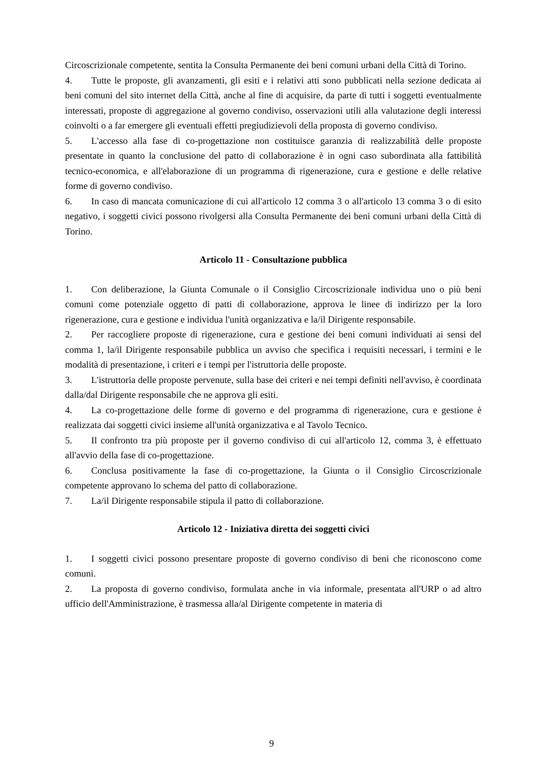Circoscrizionale competente, sentita la Consulta Permanente dei beni comuni urbani della Città di Torino.
4. Tutte le proposte, gli avanzamenti, gli esiti e i relativi atti sono pubblicati nella sezione dedicata ai beni comuni del sito internet della Città, anche al fine di acquisire, da parte di tutti i soggetti eventualmente interessati, proposte di aggregazione al governo condiviso, osservazioni utili alla valutazione degli interessi coinvolti o a far emergere gli eventuali effetti pregiudizievoli della proposta di governo condiviso.
5. L'accesso alla fase di co-progettazione non costituisce garanzia di realizzabilità delle proposte presentate in quanto la conclusione del patto di collaborazione è in ogni caso subordinata alla fattibilità tecnico-economica, e all'elaborazione di un programma di rigenerazione, cura e gestione e delle relative forme di governo condiviso.
6. In caso di mancata comunicazione di cui all'articolo 12 comma 3 o all'articolo 13 comma 3 o di esito negativo, i soggetti civici possono rivolgersi alla Consulta Permanente dei beni comuni urbani della Città di Torino.
Articolo 11 - Consultazione pubblica
1. Con deliberazione, la Giunta Comunale o il Consiglio Circoscrizionale individua uno o più beni comuni come potenziale oggetto di patti di collaborazione, approva le linee di indirizzo per la loro rigenerazione, cura e gestione e individua l'unità organizzativa e la/il Dirigente responsabile.
2. Per raccogliere proposte di rigenerazione, cura e gestione dei beni comuni individuati ai sensi del comma 1, la/il Dirigente responsabile pubblica un avviso che specifica i requisiti necessari, i termini e le modalità di presentazione, i criteri e i tempi per l'istruttoria delle proposte.
3. L'istruttoria delle proposte pervenute, sulla base dei criteri e nei tempi definiti nell'avviso, è coordinata dalla/dal Dirigente responsabile che ne approva gli esiti.
4. La co-progettazione delle forme di governo e del programma di rigenerazione, cura e gestione è realizzata dai soggetti civici insieme all'unità organizzativa e al Tavolo Tecnico.
5. Il confronto tra più proposte per il governo condiviso di cui all'articolo 12, comma 3, è effettuato all'avvio della fase di co-progettazione.
6. Conclusa positivamente la fase di co-progettazione, la Giunta o il Consiglio Circoscrizionale competente approvano lo schema del patto di collaborazione.
7. La/il Dirigente responsabile stipula il patto di collaborazione.
Articolo 12 - Iniziativa diretta dei soggetti civici
1. I soggetti civici possono presentare proposte di governo condiviso di beni che riconoscono come comuni.
2. La proposta di governo condiviso, formulata anche in via informale, presentata all'URP o ad altro ufficio dell'Amministrazione, è trasmessa alla/al Dirigente competente in materia di
9